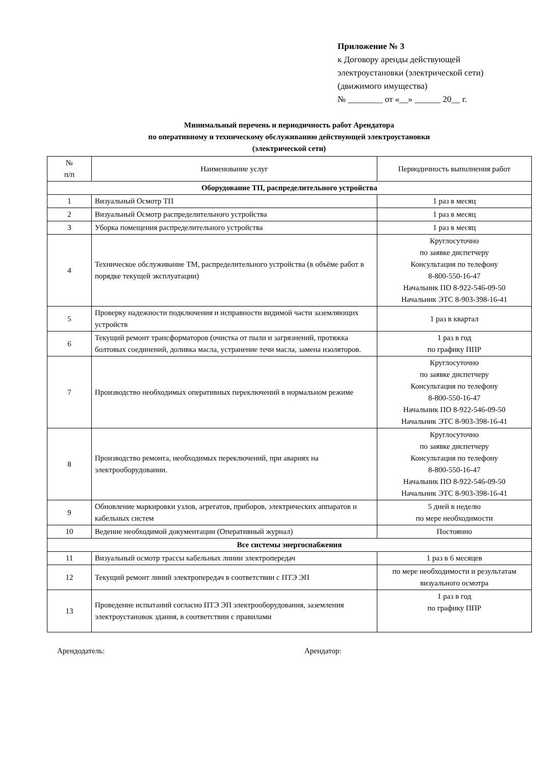Приложение № 3
к Договору аренды действующей
электроустановки (электрической сети)
(движимого имущества)
№ ________ от «__» ______ 20__ г.
Минимальный перечень и периодичность работ Арендатора
по оперативному и техническому обслуживанию действующей электроустановки
(электрической сети)
| № п/п | Наименование услуг | Периодичность выполнения работ |
| --- | --- | --- |
| Оборудование ТП, распределительного устройства | | |
| 1 | Визуальный Осмотр ТП | 1 раз в месяц |
| 2 | Визуальный Осмотр распределительного устройства | 1 раз в месяц |
| 3 | Уборка помещения распределительного устройства | 1 раз в месяц |
| 4 | Техническое обслуживание ТМ, распределительного устройства (в объёме работ в порядке текущей эксплуатации) | Круглосуточно по заявке диспетчеру Консультация по телефону 8-800-550-16-47 Начальник ПО 8-922-546-09-50 Начальник ЭТС 8-903-398-16-41 |
| 5 | Проверку надежности подключения и исправности видимой части заземляющих устройств | 1 раз в квартал |
| 6 | Текущий ремонт трансформаторов (очистка от пыли и загрязнений, протяжка болтовых соединений, доливка масла, устранение течи масла, замена изоляторов. | 1 раз в год по графику ППР |
| 7 | Производство необходимых оперативных переключений в нормальном режиме | Круглосуточно по заявке диспетчеру Консультация по телефону 8-800-550-16-47 Начальник ПО 8-922-546-09-50 Начальник ЭТС 8-903-398-16-41 |
| 8 | Производство ремонта, необходимых переключений, при авариях на электрооборудовании. | Круглосуточно по заявке диспетчеру Консультация по телефону 8-800-550-16-47 Начальник ПО 8-922-546-09-50 Начальник ЭТС 8-903-398-16-41 |
| 9 | Обновление маркировки узлов, агрегатов, приборов, электрических аппаратов и кабельных систем | 5 дней в неделю по мере необходимости |
| 10 | Ведение необходимой документации (Оперативный журнал) | Постоянно |
| Все системы энергоснабжения | | |
| 11 | Визуальный осмотр трассы кабельных линии электропередач | 1 раз в 6 месяцев |
| 12 | Текущий ремонт линий электропередач в соответствии с ПТЭ ЭП | по мере необходимости и результатам визуального осмотра |
| 13 | Проведение испытаний согласно ПТЭ ЭП электрооборудования, заземления электроустановок здания, в соответствии с правилами | 1 раз в год по графику ППР |
Арендодатель: Арендатор: